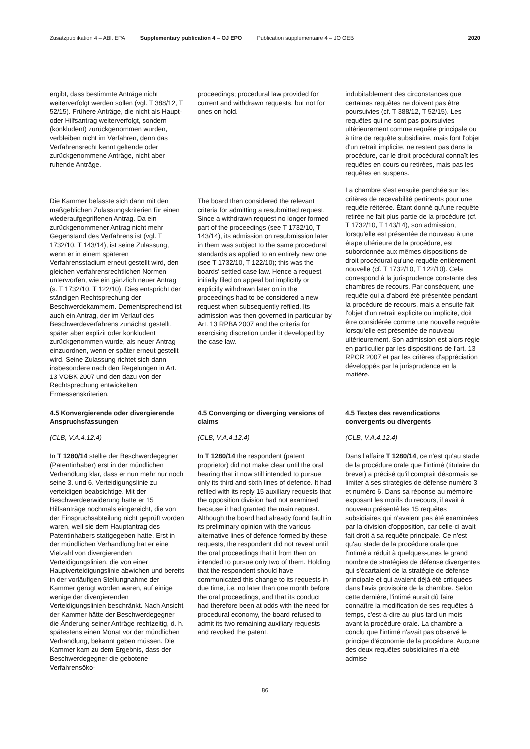Zusatzpublikation 4 – ABl. EPA Supplementary publication 4 – OJ EPO
Publication supplémentaire 4 – JO OEB
2020
ergibt, dass bestimmte Anträge nicht weiterverfolgt werden sollen (vgl. T 388/12, T 52/15). Frühere Anträge, die nicht als Haupt- oder Hilfsantrag weiterverfolgt, sondern (konkludent) zurückgenommen wurden, verbleiben nicht im Verfahren, denn das Verfahrensrecht kennt geltende oder zurückgenommene Anträge, nicht aber ruhende Anträge.
proceedings; procedural law provided for current and withdrawn requests, but not for ones on hold.
indubitablement des circonstances que certaines requêtes ne doivent pas être poursuivies (cf. T 388/12, T 52/15). Les requêtes qui ne sont pas poursuivies ultérieurement comme requête principale ou à titre de requête subsidiaire, mais font l'objet d'un retrait implicite, ne restent pas dans la procédure, car le droit procédural connaît les requêtes en cours ou retirées, mais pas les requêtes en suspens.
Die Kammer befasste sich dann mit den maßgeblichen Zulassungskriterien für einen wiederaufgegriffenen Antrag. Da ein zurückgenommener Antrag nicht mehr Gegenstand des Verfahrens ist (vgl. T 1732/10, T 143/14), ist seine Zulassung, wenn er in einem späteren Verfahrensstadium erneut gestellt wird, den gleichen verfahrensrechtlichen Normen unterworfen, wie ein gänzlich neuer Antrag (s. T 1732/10, T 122/10). Dies entspricht der ständigen Recht­sprechung der Beschwerdekammern. Dementsprechend ist auch ein Antrag, der im Verlauf des Beschwerdever­fahrens zunächst gestellt, später aber explizit oder konkludent zurückge­nommen wurde, als neuer Antrag einzuordnen, wenn er später erneut gestellt wird. Seine Zulassung richtet sich dann insbesondere nach den Regelungen in Art. 13 VOBK 2007 und den dazu von der Rechtsprechung entwickelten Ermessenskriterien.
The board then considered the relevant criteria for admitting a resubmitted request. Since a withdrawn request no longer formed part of the proceedings (see T 1732/10, T 143/14), its admission on resubmission later in them was subject to the same procedural standards as applied to an entirely new one (see T 1732/10, T 122/10); this was the boards' settled case law. Hence a request initially filed on appeal but implicitly or explicitly withdrawn later on in the proceedings had to be considered a new request when subsequently refiled. Its admission was then governed in particular by Art. 13 RPBA 2007 and the criteria for exercising discretion under it developed by the case law.
La chambre s'est ensuite penchée sur les critères de recevabilité pertinents pour une requête réitérée. Étant donné qu'une requête retirée ne fait plus partie de la procédure (cf. T 1732/10, T 143/14), son admission, lorsqu'elle est présentée de nouveau à une étape ultérieure de la procédure, est subordonnée aux mêmes dispositions de droit procédural qu'une requête entièrement nouvelle (cf. T 1732/10, T 122/10). Cela correspond à la jurisprudence constante des chambres de recours. Par conséquent, une requête qui a d'abord été présentée pendant la procédure de recours, mais a ensuite fait l'objet d'un retrait explicite ou implicite, doit être considérée comme une nouvelle requête lorsqu'elle est présentée de nouveau ultérieurement. Son admission est alors régie en particulier par les dispositions de l'art. 13 RPCR 2007 et par les critères d'appréciation développés par la jurisprudence en la matière.
4.5 Konvergierende oder divergierende Anspruchsfassungen
(CLB, V.A.4.12.4)
In T 1280/14 stellte der Beschwerde­gegner (Patentinhaber) erst in der mündlichen Verhandlung klar, dass er nun mehr nur noch seine 3. und 6. Verteidigungslinie zu verteidigen beabsichtige. Mit der Beschwerdeer­widerung hatte er 15 Hilfsanträge nochmals eingereicht, die von der Einspruchsabteilung nicht geprüft worden waren, weil sie dem Haupt­antrag des Patentinhabers stattgege­ben hatte. Erst in der mündlichen Verhandlung hat er eine Vielzahl von divergierenden Verteidigungslinien, die von einer Hauptverteidigungslinie abwichen und bereits in der vorläufigen Stellungnahme der Kammer gerügt worden waren, auf einige wenige der divergierenden Verteidigungslinien beschränkt. Nach Ansicht der Kammer hätte der Beschwerdegegner die Änderung seiner Anträge rechtzeitig, d. h. spätestens einen Monat vor der mündlichen Verhandlung, bekannt geben müssen. Die Kammer kam zu dem Ergebnis, dass der Beschwerde­gegner die gebotene Verfahrensöko-
4.5 Converging or diverging versions of claims
(CLB, V.A.4.12.4)
In T 1280/14 the respondent (patent proprietor) did not make clear until the oral hearing that it now still intended to pursue only its third and sixth lines of defence. It had refiled with its reply 15 auxiliary requests that the opposition division had not examined because it had granted the main request. Although the board had already found fault in its preliminary opinion with the various alternative lines of defence formed by these requests, the respondent did not reveal until the oral proceedings that it from then on intended to pursue only two of them. Holding that the respondent should have communicated this change to its requests in due time, i.e. no later than one month before the oral proceedings, and that its conduct had therefore been at odds with the need for procedural economy, the board refused to admit its two remaining auxiliary requests and revoked the patent.
4.5 Textes des revendications convergents ou divergents
(CLB, V.A.4.12.4)
Dans l'affaire T 1280/14, ce n'est qu'au stade de la procédure orale que l'intimé (titulaire du brevet) a précisé qu'il comptait désormais se limiter à ses stratégies de défense numéro 3 et numéro 6. Dans sa réponse au mémoire exposant les motifs du recours, il avait à nouveau présenté les 15 requêtes subsidiaires qui n'avaient pas été examinées par la division d'opposition, car celle-ci avait fait droit à sa requête principale. Ce n'est qu'au stade de la procédure orale que l'intimé a réduit à quelques-unes le grand nombre de stratégies de défense divergentes qui s'écartaient de la stratégie de défense principale et qui avaient déjà été critiquées dans l'avis provisoire de la chambre. Selon cette dernière, l'intimé aurait dû faire connaître la modification de ses requêtes à temps, c'est-à-dire au plus tard un mois avant la procédure orale. La chambre a conclu que l'intimé n'avait pas observé le principe d'économie de la procédure. Aucune des deux requêtes subsidiaires n'a été admise
86